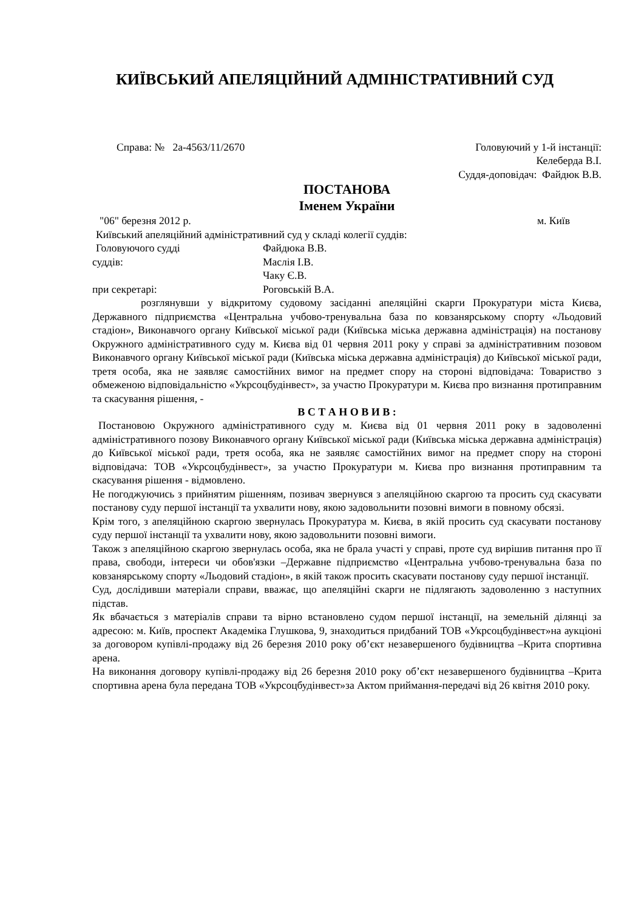КИЇВСЬКИЙ АПЕЛЯЦІЙНИЙ АДМІНІСТРАТИВНИЙ СУД
Справа: № 2а-4563/11/2670 Головуючий у 1-й інстанції:
Келеберда В.І.
Суддя-доповідач: Файдюк В.В.
ПОСТАНОВА
Іменем України
"06" березня 2012 р. м. Київ
Київський апеляційний адміністративний суд у складі колегії суддів:
| Головуючого судді | Файдюка В.В. |
| суддів: | Маслія І.В. |
| | Чаку Є.В. |
| при секретарі: | Роговській В.А. |
розглянувши у відкритому судовому засіданні апеляційні скарги Прокуратури міста Києва, Державного підприємства «Центральна учбово-тренувальна база по ковзанярському спорту «Льодовий стадіон», Виконавчого органу Київської міської ради (Київська міська державна адміністрація) на постанову Окружного адміністративного суду м. Києва від 01 червня 2011 року у справі за адміністративним позовом Виконавчого органу Київської міської ради (Київська міська державна адміністрація) до Київської міської ради, третя особа, яка не заявляє самостійних вимог на предмет спору на стороні відповідача: Товариство з обмеженою відповідальністю «Укрсоцбудінвест», за участю Прокуратури м. Києва про визнання протиправним та скасування рішення, -
В С Т А Н О В И В :
Постановою Окружного адміністративного суду м. Києва від 01 червня 2011 року в задоволенні адміністративного позову Виконавчого органу Київської міської ради (Київська міська державна адміністрація) до Київської міської ради, третя особа, яка не заявляє самостійних вимог на предмет спору на стороні відповідача: ТОВ «Укрсоцбудінвест», за участю Прокуратури м. Києва про визнання протиправним та скасування рішення - відмовлено.
Не погоджуючись з прийнятим рішенням, позивач звернувся з апеляційною скаргою та просить суд скасувати постанову суду першої інстанції та ухвалити нову, якою задовольнити позовні вимоги в повному обсязі.
Крім того, з апеляційною скаргою звернулась Прокуратура м. Києва, в якій просить суд скасувати постанову суду першої інстанції та ухвалити нову, якою задовольнити позовні вимоги.
Також з апеляційною скаргою звернулась особа, яка не брала участі у справі, проте суд вирішив питання про її права, свободи, інтереси чи обов'язки –Державне підприємство «Центральна учбово-тренувальна база по ковзанярському спорту «Льодовий стадіон», в якій також просить скасувати постанову суду першої інстанції.
Суд, дослідивши матеріали справи, вважає, що апеляційні скарги не підлягають задоволенню з наступних підстав.
Як вбачається з матеріалів справи та вірно встановлено судом першої інстанції, на земельній ділянці за адресою: м. Київ, проспект Академіка Глушкова, 9, знаходиться придбаний ТОВ «Укрсоцбудінвест»на аукціоні за договором купівлі-продажу від 26 березня 2010 року об’єкт незавершеного будівництва –Крита спортивна арена.
На виконання договору купівлі-продажу від 26 березня 2010 року об’єкт незавершеного будівництва –Крита спортивна арена була передана ТОВ «Укрсоцбудінвест»за Актом приймання-передачі від 26 квітня 2010 року.